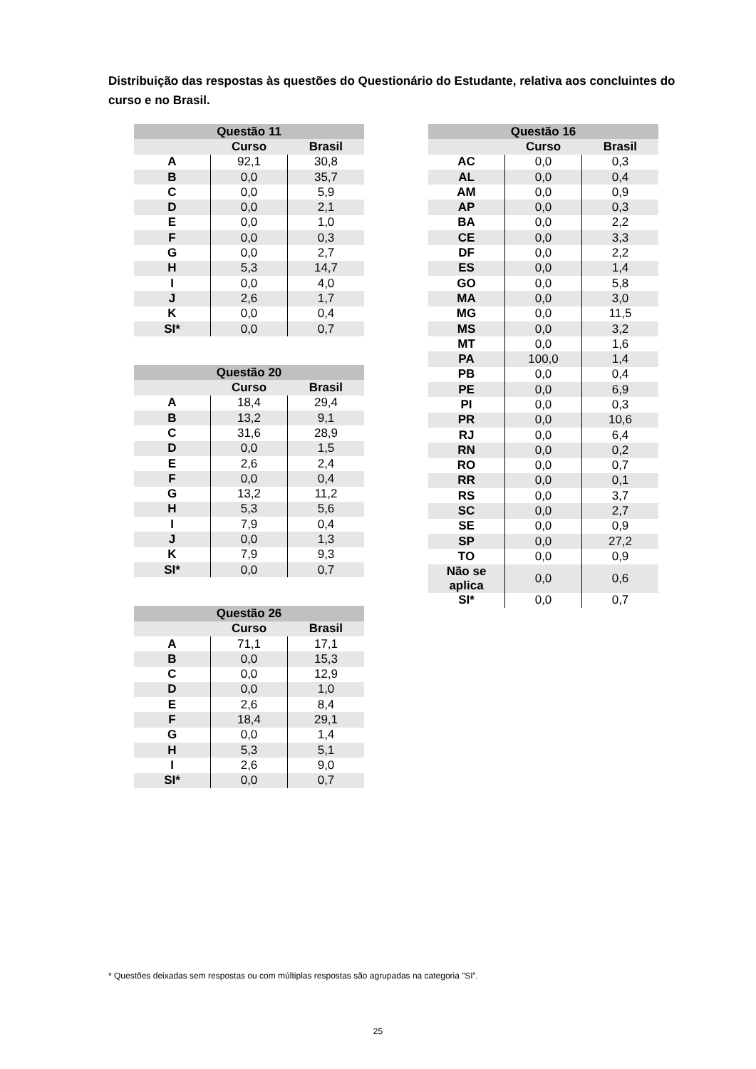Distribuição das respostas às questões do Questionário do Estudante, relativa aos concluintes do curso e no Brasil.
| Questão 11 | | |
| --- | --- | --- |
| | Curso | Brasil |
| A | 92,1 | 30,8 |
| B | 0,0 | 35,7 |
| C | 0,0 | 5,9 |
| D | 0,0 | 2,1 |
| E | 0,0 | 1,0 |
| F | 0,0 | 0,3 |
| G | 0,0 | 2,7 |
| H | 5,3 | 14,7 |
| I | 0,0 | 4,0 |
| J | 2,6 | 1,7 |
| K | 0,0 | 0,4 |
| SI* | 0,0 | 0,7 |
| Questão 20 | | |
| --- | --- | --- |
| | Curso | Brasil |
| A | 18,4 | 29,4 |
| B | 13,2 | 9,1 |
| C | 31,6 | 28,9 |
| D | 0,0 | 1,5 |
| E | 2,6 | 2,4 |
| F | 0,0 | 0,4 |
| G | 13,2 | 11,2 |
| H | 5,3 | 5,6 |
| I | 7,9 | 0,4 |
| J | 0,0 | 1,3 |
| K | 7,9 | 9,3 |
| SI* | 0,0 | 0,7 |
| Questão 26 | | |
| --- | --- | --- |
| | Curso | Brasil |
| A | 71,1 | 17,1 |
| B | 0,0 | 15,3 |
| C | 0,0 | 12,9 |
| D | 0,0 | 1,0 |
| E | 2,6 | 8,4 |
| F | 18,4 | 29,1 |
| G | 0,0 | 1,4 |
| H | 5,3 | 5,1 |
| I | 2,6 | 9,0 |
| SI* | 0,0 | 0,7 |
| Questão 16 | | |
| --- | --- | --- |
| | Curso | Brasil |
| AC | 0,0 | 0,3 |
| AL | 0,0 | 0,4 |
| AM | 0,0 | 0,9 |
| AP | 0,0 | 0,3 |
| BA | 0,0 | 2,2 |
| CE | 0,0 | 3,3 |
| DF | 0,0 | 2,2 |
| ES | 0,0 | 1,4 |
| GO | 0,0 | 5,8 |
| MA | 0,0 | 3,0 |
| MG | 0,0 | 11,5 |
| MS | 0,0 | 3,2 |
| MT | 0,0 | 1,6 |
| PA | 100,0 | 1,4 |
| PB | 0,0 | 0,4 |
| PE | 0,0 | 6,9 |
| PI | 0,0 | 0,3 |
| PR | 0,0 | 10,6 |
| RJ | 0,0 | 6,4 |
| RN | 0,0 | 0,2 |
| RO | 0,0 | 0,7 |
| RR | 0,0 | 0,1 |
| RS | 0,0 | 3,7 |
| SC | 0,0 | 2,7 |
| SE | 0,0 | 0,9 |
| SP | 0,0 | 27,2 |
| TO | 0,0 | 0,9 |
| Não se aplica | 0,0 | 0,6 |
| SI* | 0,0 | 0,7 |
* Questões deixadas sem respostas ou com múltiplas respostas são agrupadas na categoria ”SI”.
25